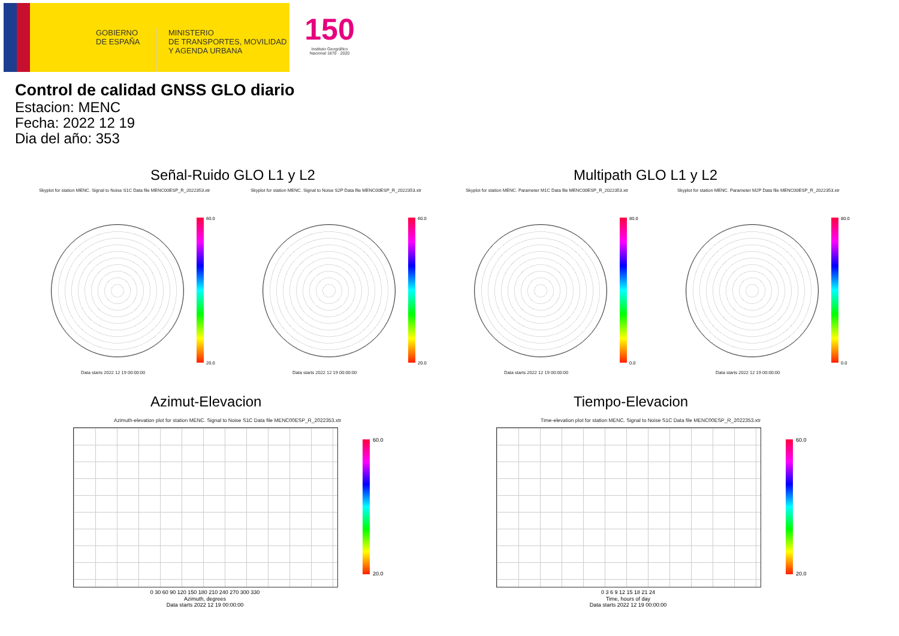GOBIERNO
DE ESPAÑA
MINISTERIO
DE TRANSPORTES, MOVILIDAD
Y AGENDA URBANA
150
Instituto Geográfico Nacional 1870 · 2020
Control de calidad GNSS GLO diario
Estacion: MENC
Fecha: 2022 12 19
Dia del año: 353
Señal-Ruido GLO L1 y L2 Multipath GLO L1 y L2
Skyplot for station MENC. Signal to Noise S1C Data file MENC00ESP_R_2022353.xtr
Skyplot for station MENC. Signal to Noise S2P Data file MENC00ESP_R_2022353.xtr
Skyplot for station MENC. Parameter M1C Data file MENC00ESP_R_2022353.xtr
Skyplot for station MENC. Parameter M2P Data file MENC00ESP_R_2022353.xtr
60.0
20.0
60.0
20.0
80.0
0.0
80.0
0.0
Data starts 2022 12 19 00:00:00
Data starts 2022 12 19 00:00:00
Data starts 2022 12 19 00:00:00
Data starts 2022 12 19 00:00:00
Azimut-Elevacion Tiempo-Elevacion
Azimuth-elevation plot for station MENC. Signal to Noise S1C Data file MENC00ESP_R_2022353.xtr
Time-elevation plot for station MENC. Signal to Noise S1C Data file MENC00ESP_R_2022353.xtr
60.0
20.0
0 30 60 90 120 150 180 210 240 270 300 330
Azimuth, degrees
Data starts 2022 12 19 00:00:00
60.0
20.0
0 3 6 9 12 15 18 21 24
Time, hours of day
Data starts 2022 12 19 00:00:00